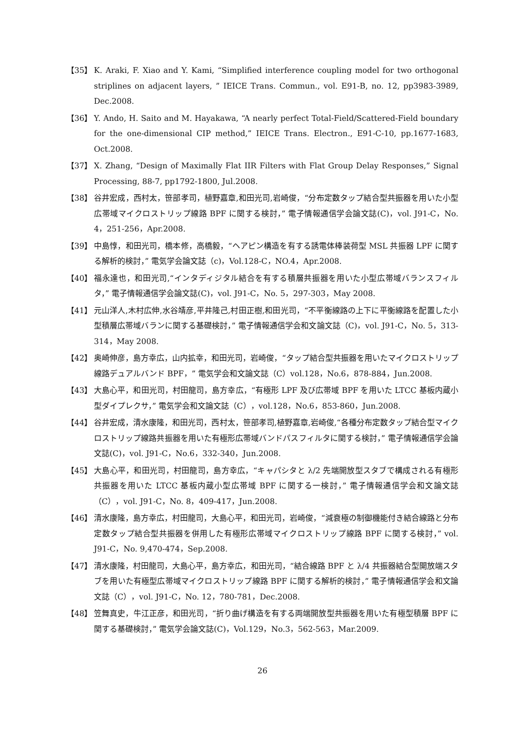【35】 K. Araki, F. Xiao and Y. Kami, “Simplified interference coupling model for two orthogonal striplines on adjacent layers, ” IEICE Trans. Commun., vol. E91-B, no. 12, pp3983-3989, Dec.2008.
【36】 Y. Ando, H. Saito and M. Hayakawa, “A nearly perfect Total-Field/Scattered-Field boundary for the one-dimensional CIP method,” IEICE Trans. Electron., E91-C-10, pp.1677-1683, Oct.2008.
【37】 X. Zhang, “Design of Maximally Flat IIR Filters with Flat Group Delay Responses,” Signal Processing, 88-7, pp1792-1800, Jul.2008.
【38】 谷井宏成，西村太，笹部孝司，植野嘉章,和田光司,岩崎俊，“分布定数タップ結合型共振器を用いた小型広帯域マイクロストリップ線路 BPF に関する検討，” 電子情報通信学会論文誌(C)，vol. J91-C，No. 4，251-256，Apr.2008.
【39】 中島惇，和田光司，橋本修，高橋毅，“ヘアピン構造を有する誘電体棒装荷型 MSL 共振器 LPF に関する解析的検討，” 電気学会論文誌（c)，Vol.128-C，NO.4，Apr.2008.
【40】 福永達也，和田光司,“インタディジタル結合を有する積層共振器を用いた小型広帯域バランスフィルタ，” 電子情報通信学会論文誌(C)，vol. J91-C，No. 5，297-303，May 2008.
【41】 元山洋人,木村広伸,水谷靖彦,平井隆己,村田正樹,和田光司，“不平衡線路の上下に平衡線路を配置した小型積層広帯域バランに関する基礎検討，” 電子情報通信学会和文論文誌（C)，vol. J91-C，No. 5，313-314，May 2008.
【42】 奥崎伸彦，島方幸広，山内拡幸，和田光司，岩崎俊，“タップ結合型共振器を用いたマイクロストリップ線路デュアルバンド BPF，” 電気学会和文論文誌（C）vol.128，No.6，878-884，Jun.2008.
【43】 大島心平，和田光司，村田龍司，島方幸広，“有極形 LPF 及び広帯域 BPF を用いた LTCC 基板内蔵小型ダイプレクサ，” 電気学会和文論文誌（C），vol.128，No.6，853-860，Jun.2008.
【44】 谷井宏成，清水康隆，和田光司，西村太，笹部孝司,植野嘉章,岩崎俊,“各種分布定数タップ結合型マイクロストリップ線路共振器を用いた有極形広帯域バンドパスフィルタに関する検討，” 電子情報通信学会論文誌(C)，vol. J91-C，No.6，332-340，Jun.2008.
【45】 大島心平，和田光司，村田龍司，島方幸広，“キャパシタと λ/2 先端開放型スタブで構成される有極形共振器を用いた LTCC 基板内蔵小型広帯域 BPF に関する一検討，” 電子情報通信学会和文論文誌（C），vol. J91-C，No. 8，409-417，Jun.2008.
【46】 清水康隆，島方幸広，村田龍司，大島心平，和田光司，岩崎俊，“減衰極の制御機能付き結合線路と分布定数タップ結合型共振器を併用した有極形広帯域マイクロストリップ線路 BPF に関する検討，” vol. J91-C，No. 9,470-474，Sep.2008.
【47】 清水康隆，村田龍司，大島心平，島方幸広，和田光司，“結合線路 BPF と λ/4 共振器結合型開放端スタブを用いた有極型広帯域マイクロストリップ線路 BPF に関する解析的検討，” 電子情報通信学会和文論文誌（C），vol. J91-C，No. 12，780-781，Dec.2008.
【48】 笠舞真史，牛江正彦，和田光司，“折り曲げ構造を有する両端開放型共振器を用いた有極型積層 BPF に関する基礎検討，” 電気学会論文誌(C)，Vol.129，No.3，562-563，Mar.2009.
26